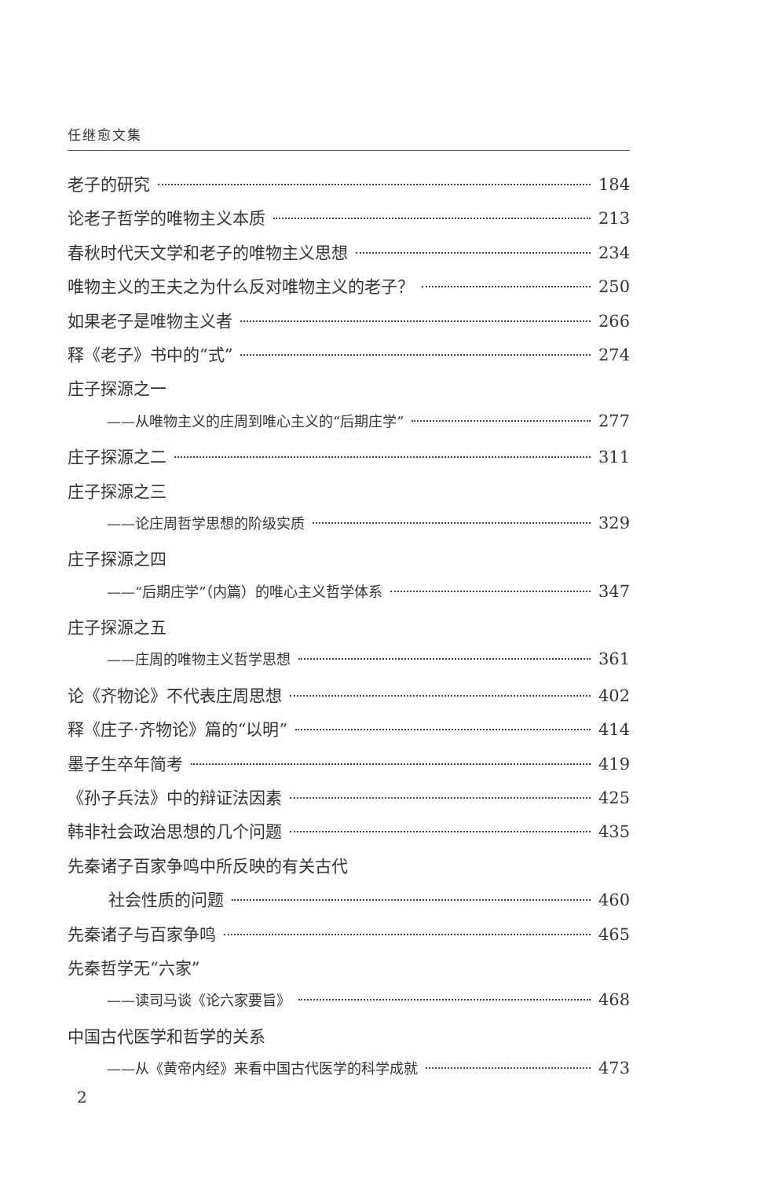任继愈文集
老子的研究 184
论老子哲学的唯物主义本质 213
春秋时代天文学和老子的唯物主义思想 234
唯物主义的王夫之为什么反对唯物主义的老子？ 250
如果老子是唯物主义者 266
释《老子》书中的“式” 274
庄子探源之一
——从唯物主义的庄周到唯心主义的“后期庄学” 277
庄子探源之二 311
庄子探源之三
——论庄周哲学思想的阶级实质 329
庄子探源之四
——“后期庄学”（内篇）的唯心主义哲学体系 347
庄子探源之五
——庄周的唯物主义哲学思想 361
论《齐物论》不代表庄周思想 402
释《庄子·齐物论》篇的“以明” 414
墨子生卒年简考 419
《孙子兵法》中的辩证法因素 425
韩非社会政治思想的几个问题 435
先秦诸子百家争鸣中所反映的有关古代
社会性质的问题 460
先秦诸子与百家争鸣 465
先秦哲学无“六家”
——读司马谈《论六家要旨》 468
中国古代医学和哲学的关系
——从《黄帝内经》来看中国古代医学的科学成就 473
2